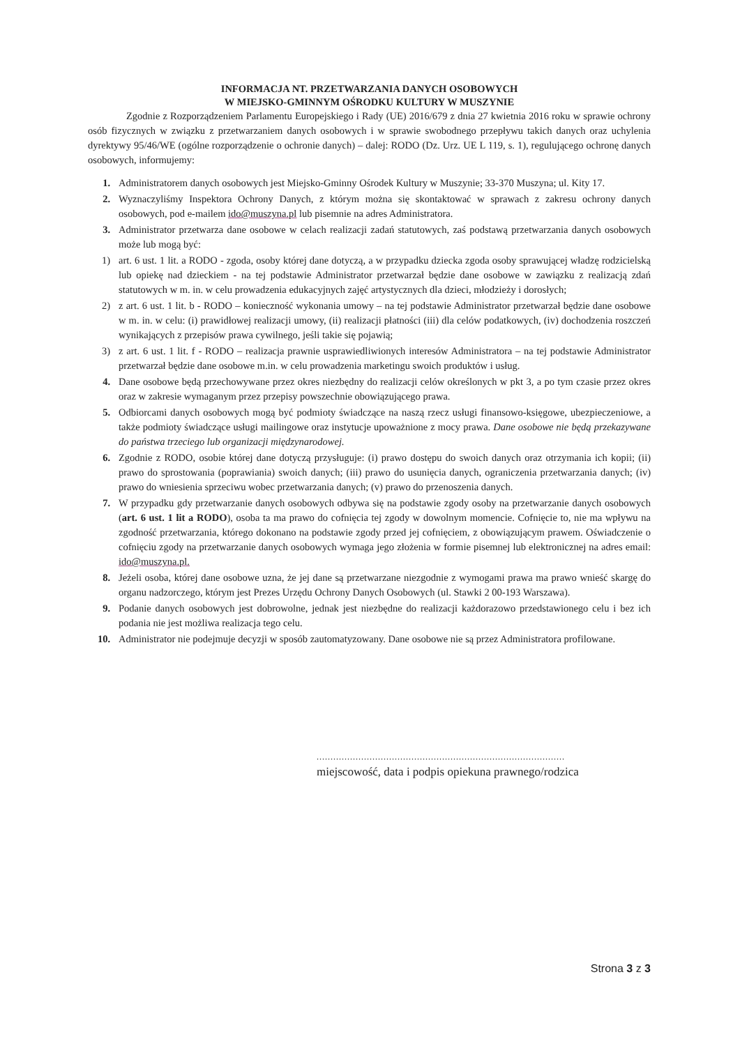INFORMACJA NT. PRZETWARZANIA DANYCH OSOBOWYCH
W MIEJSKO-GMINNYM OŚRODKU KULTURY W MUSZYNIE
Zgodnie z Rozporządzeniem Parlamentu Europejskiego i Rady (UE) 2016/679 z dnia 27 kwietnia 2016 roku w sprawie ochrony osób fizycznych w związku z przetwarzaniem danych osobowych i w sprawie swobodnego przepływu takich danych oraz uchylenia dyrektywy 95/46/WE (ogólne rozporządzenie o ochronie danych) – dalej: RODO (Dz. Urz. UE L 119, s. 1), regulującego ochronę danych osobowych, informujemy:
1. Administratorem danych osobowych jest Miejsko-Gminny Ośrodek Kultury w Muszynie; 33-370 Muszyna; ul. Kity 17.
2. Wyznaczyliśmy Inspektora Ochrony Danych, z którym można się skontaktować w sprawach z zakresu ochrony danych osobowych, pod e-mailem ido@muszyna.pl lub pisemnie na adres Administratora.
3. Administrator przetwarza dane osobowe w celach realizacji zadań statutowych, zaś podstawą przetwarzania danych osobowych może lub mogą być:
1) art. 6 ust. 1 lit. a RODO - zgoda, osoby której dane dotyczą, a w przypadku dziecka zgoda osoby sprawującej władzę rodzicielską lub opiekę nad dzieckiem - na tej podstawie Administrator przetwarzał będzie dane osobowe w zawiązku z realizacją zdań statutowych w m. in. w celu prowadzenia edukacyjnych zajęć artystycznych dla dzieci, młodzieży i dorosłych;
2) z art. 6 ust. 1 lit. b - RODO – konieczność wykonania umowy – na tej podstawie Administrator przetwarzał będzie dane osobowe w m. in. w celu: (i) prawidłowej realizacji umowy, (ii) realizacji płatności (iii) dla celów podatkowych, (iv) dochodzenia roszczeń wynikających z przepisów prawa cywilnego, jeśli takie się pojawią;
3) z art. 6 ust. 1 lit. f - RODO – realizacja prawnie usprawiedliwionych interesów Administratora – na tej podstawie Administrator przetwarzał będzie dane osobowe m.in. w celu prowadzenia marketingu swoich produktów i usług.
4. Dane osobowe będą przechowywane przez okres niezbędny do realizacji celów określonych w pkt 3, a po tym czasie przez okres oraz w zakresie wymaganym przez przepisy powszechnie obowiązującego prawa.
5. Odbiorcami danych osobowych mogą być podmioty świadczące na naszą rzecz usługi finansowo-księgowe, ubezpieczeniowe, a także podmioty świadczące usługi mailingowe oraz instytucje upoważnione z mocy prawa. Dane osobowe nie będą przekazywane do państwa trzeciego lub organizacji międzynarodowej.
6. Zgodnie z RODO, osobie której dane dotyczą przysługuje: (i) prawo dostępu do swoich danych oraz otrzymania ich kopii; (ii) prawo do sprostowania (poprawiania) swoich danych; (iii) prawo do usunięcia danych, ograniczenia przetwarzania danych; (iv) prawo do wniesienia sprzeciwu wobec przetwarzania danych; (v) prawo do przenoszenia danych.
7. W przypadku gdy przetwarzanie danych osobowych odbywa się na podstawie zgody osoby na przetwarzanie danych osobowych (art. 6 ust. 1 lit a RODO), osoba ta ma prawo do cofnięcia tej zgody w dowolnym momencie. Cofnięcie to, nie ma wpływu na zgodność przetwarzania, którego dokonano na podstawie zgody przed jej cofnięciem, z obowiązującym prawem. Oświadczenie o cofnięciu zgody na przetwarzanie danych osobowych wymaga jego złożenia w formie pisemnej lub elektronicznej na adres email: ido@muszyna.pl.
8. Jeżeli osoba, której dane osobowe uzna, że jej dane są przetwarzane niezgodnie z wymogami prawa ma prawo wnieść skargę do organu nadzorczego, którym jest Prezes Urzędu Ochrony Danych Osobowych (ul. Stawki 2 00-193 Warszawa).
9. Podanie danych osobowych jest dobrowolne, jednak jest niezbędne do realizacji każdorazowo przedstawionego celu i bez ich podania nie jest możliwa realizacja tego celu.
10. Administrator nie podejmuje decyzji w sposób zautomatyzowany. Dane osobowe nie są przez Administratora profilowane.
.........................................................................................
miejscowość, data i podpis opiekuna prawnego/rodzica
Strona 3 z 3